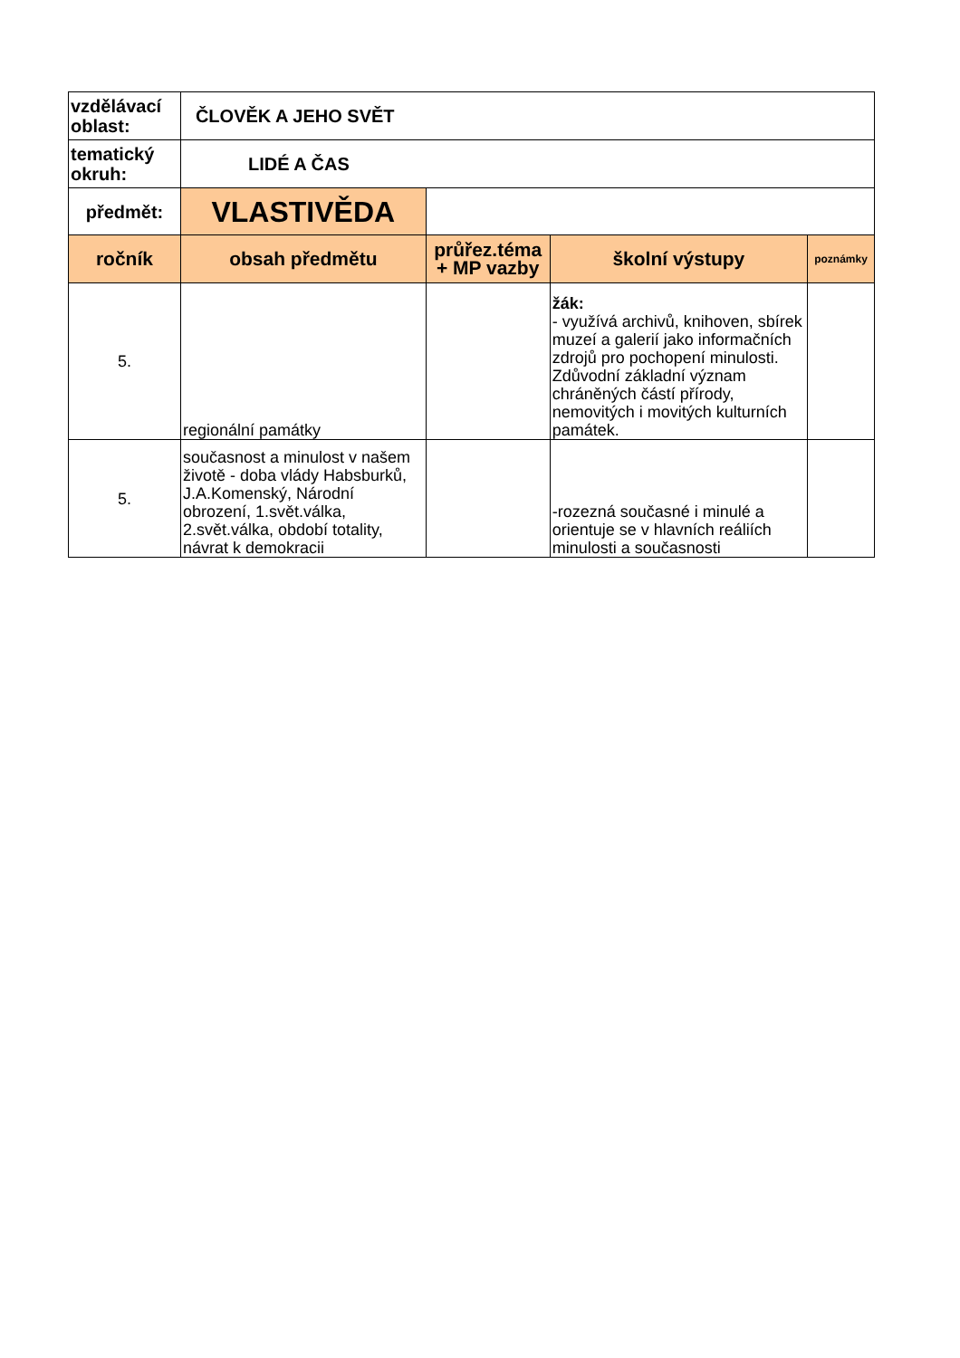| vzdělávací oblast: | ČLOVĚK A JEHO SVĚT | | | |
| tematický okruh: | LIDÉ A ČAS | | | |
| předmět: | VLASTIVĚDA | | | |
| ročník | obsah předmětu | průřez.téma + MP vazby | školní výstupy | poznámky |
| 5. | regionální památky | | žák: - využívá archivů, knihoven, sbírek muzeí a galerií jako informačních zdrojů pro pochopení minulosti. Zdůvodní základní význam chráněných částí přírody, nemovitých i movitých kulturních památek. | |
| 5. | současnost a minulost v našem životě - doba vlády Habsburků, J.A.Komenský, Národní obrození, 1.svět.válka, 2.svět.válka, období totality, návrat k demokracii | | -rozezná současné i minulé a orientuje se v hlavních reáliích minulosti a současnosti | |